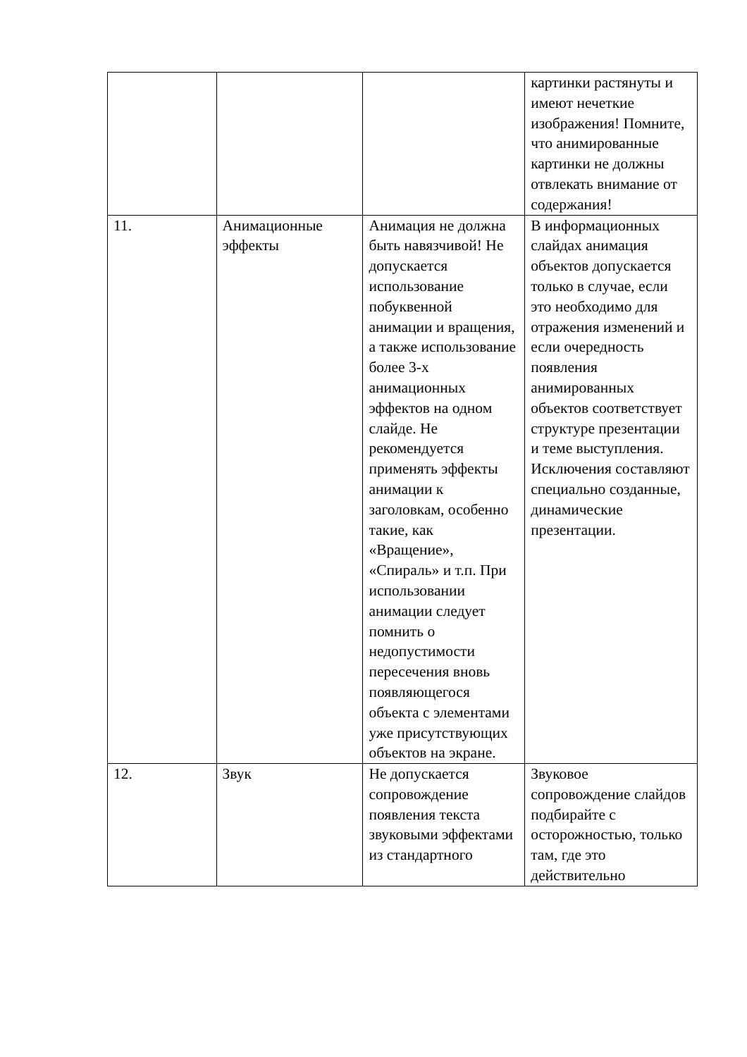| | | | картинки растянуты и имеют нечеткие изображения! Помните, что анимированные картинки не должны отвлекать внимание от содержания! |
| 11. | Анимационные эффекты | Анимация не должна быть навязчивой! Не допускается использование побуквенной анимации и вращения, а также использование более 3-х анимационных эффектов на одном слайде. Не рекомендуется применять эффекты анимации к заголовкам, особенно такие, как «Вращение», «Спираль» и т.п. При использовании анимации следует помнить о недопустимости пересечения вновь появляющегося объекта с элементами уже присутствующих объектов на экране. | В информационных слайдах анимация объектов допускается только в случае, если это необходимо для отражения изменений и если очередность появления анимированных объектов соответствует структуре презентации и теме выступления. Исключения составляют специально созданные, динамические презентации. |
| 12. | Звук | Не допускается сопровождение появления текста звуковыми эффектами из стандартного | Звуковое сопровождение слайдов подбирайте с осторожностью, только там, где это действительно |